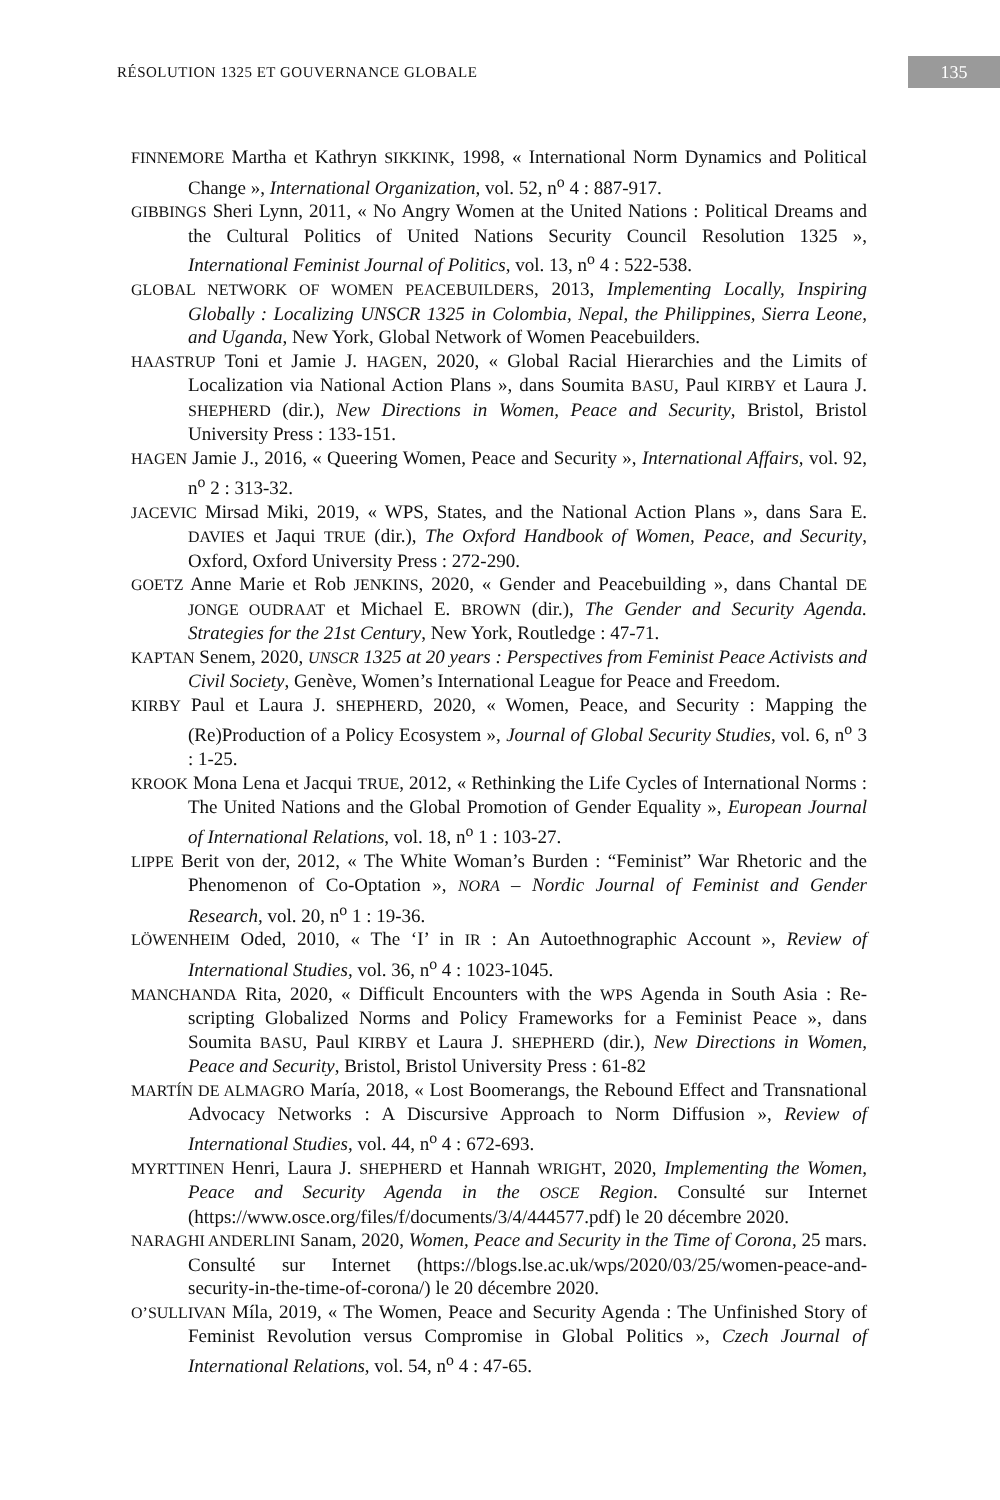RÉSOLUTION 1325 ET GOUVERNANCE GLOBALE
135
FINNEMORE Martha et Kathryn SIKKINK, 1998, « International Norm Dynamics and Political Change », International Organization, vol. 52, n<sup>o</sup> 4 : 887-917.
GIBBINGS Sheri Lynn, 2011, « No Angry Women at the United Nations : Political Dreams and the Cultural Politics of United Nations Security Council Resolution 1325 », International Feminist Journal of Politics, vol. 13, n<sup>o</sup> 4 : 522-538.
GLOBAL NETWORK OF WOMEN PEACEBUILDERS, 2013, Implementing Locally, Inspiring Globally : Localizing UNSCR 1325 in Colombia, Nepal, the Philippines, Sierra Leone, and Uganda, New York, Global Network of Women Peacebuilders.
HAASTRUP Toni et Jamie J. HAGEN, 2020, « Global Racial Hierarchies and the Limits of Localization via National Action Plans », dans Soumita BASU, Paul KIRBY et Laura J. SHEPHERD (dir.), New Directions in Women, Peace and Security, Bristol, Bristol University Press : 133-151.
HAGEN Jamie J., 2016, « Queering Women, Peace and Security », International Affairs, vol. 92, n<sup>o</sup> 2 : 313-32.
JACEVIC Mirsad Miki, 2019, « WPS, States, and the National Action Plans », dans Sara E. DAVIES et Jaqui TRUE (dir.), The Oxford Handbook of Women, Peace, and Security, Oxford, Oxford University Press : 272-290.
GOETZ Anne Marie et Rob JENKINS, 2020, « Gender and Peacebuilding », dans Chantal DE JONGE OUDRAAT et Michael E. BROWN (dir.), The Gender and Security Agenda. Strategies for the 21st Century, New York, Routledge : 47-71.
KAPTAN Senem, 2020, UNSCR 1325 at 20 years : Perspectives from Feminist Peace Activists and Civil Society, Genève, Women’s International League for Peace and Freedom.
KIRBY Paul et Laura J. SHEPHERD, 2020, « Women, Peace, and Security : Mapping the (Re)Production of a Policy Ecosystem », Journal of Global Security Studies, vol. 6, n<sup>o</sup> 3 : 1-25.
KROOK Mona Lena et Jacqui TRUE, 2012, « Rethinking the Life Cycles of International Norms : The United Nations and the Global Promotion of Gender Equality », European Journal of International Relations, vol. 18, n<sup>o</sup> 1 : 103-27.
LIPPE Berit von der, 2012, « The White Woman’s Burden : “Feminist” War Rhetoric and the Phenomenon of Co-Optation », NORA – Nordic Journal of Feminist and Gender Research, vol. 20, n<sup>o</sup> 1 : 19-36.
LÖWENHEIM Oded, 2010, « The ‘I’ in IR : An Autoethnographic Account », Review of International Studies, vol. 36, n<sup>o</sup> 4 : 1023-1045.
MANCHANDA Rita, 2020, « Difficult Encounters with the WPS Agenda in South Asia : Re- scripting Globalized Norms and Policy Frameworks for a Feminist Peace », dans Soumita BASU, Paul KIRBY et Laura J. SHEPHERD (dir.), New Directions in Women, Peace and Security, Bristol, Bristol University Press : 61-82
MARTÍN DE ALMAGRO María, 2018, « Lost Boomerangs, the Rebound Effect and Transnational Advocacy Networks : A Discursive Approach to Norm Diffusion », Review of International Studies, vol. 44, n<sup>o</sup> 4 : 672-693.
MYRTTINEN Henri, Laura J. SHEPHERD et Hannah WRIGHT, 2020, Implementing the Women, Peace and Security Agenda in the OSCE Region. Consulté sur Internet (https://www.osce.org/files/f/documents/3/4/444577.pdf) le 20 décembre 2020.
NARAGHI ANDERLINI Sanam, 2020, Women, Peace and Security in the Time of Corona, 25 mars. Consulté sur Internet (https://blogs.lse.ac.uk/wps/2020/03/25/women-peace-and-security-in-the-time-of-corona/) le 20 décembre 2020.
O’SULLIVAN Míla, 2019, « The Women, Peace and Security Agenda : The Unfinished Story of Feminist Revolution versus Compromise in Global Politics », Czech Journal of International Relations, vol. 54, n<sup>o</sup> 4 : 47-65.